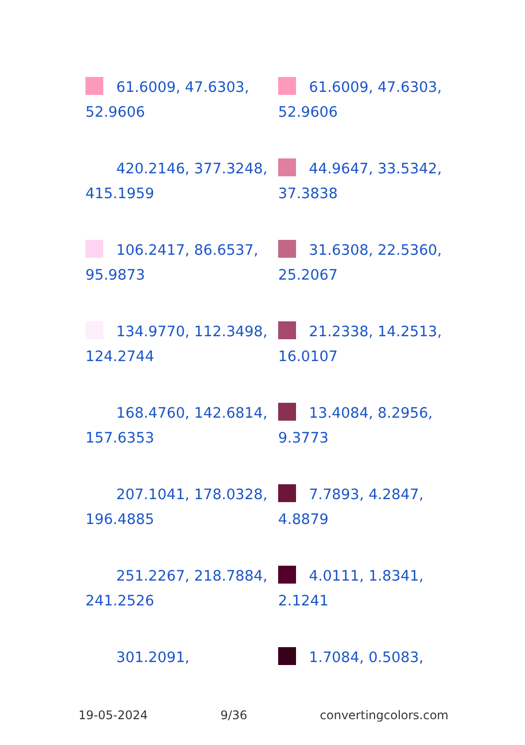61.6009, 47.6303, 52.9606
61.6009, 47.6303, 52.9606
420.2146, 377.3248, 415.1959
44.9647, 33.5342, 37.3838
106.2417, 86.6537, 95.9873
31.6308, 22.5360, 25.2067
134.9770, 112.3498, 124.2744
21.2338, 14.2513, 16.0107
168.4760, 142.6814, 157.6353
13.4084, 8.2956, 9.3773
207.1041, 178.0328, 196.4885
7.7893, 4.2847, 4.8879
251.2267, 218.7884, 241.2526
4.0111, 1.8341, 2.1241
301.2091,
1.7084, 0.5083,
19-05-2024 9/36 convertingcolors.com